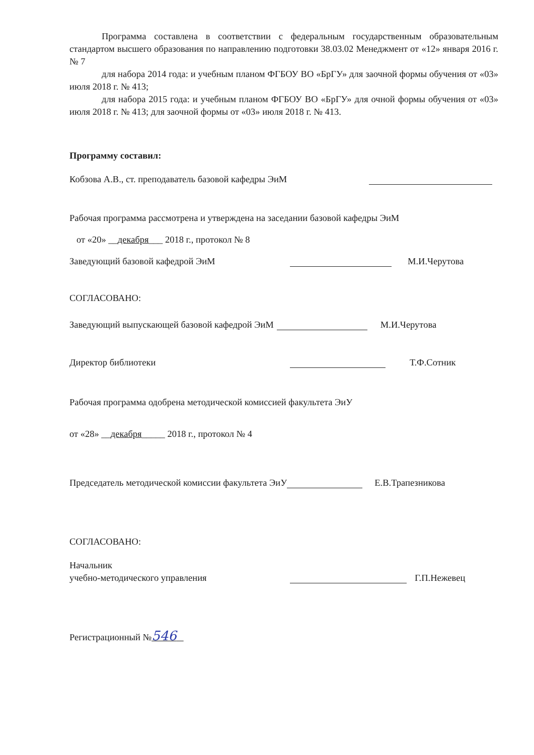Программа составлена в соответствии с федеральным государственным образовательным стандартом высшего образования по направлению подготовки 38.03.02 Менеджмент от «12» января 2016 г. № 7
для набора 2014 года: и учебным планом ФГБОУ ВО «БрГУ» для заочной формы обучения от «03» июля 2018 г. № 413;
для набора 2015 года: и учебным планом ФГБОУ ВО «БрГУ» для очной формы обучения от «03» июля 2018 г. № 413; для заочной формы от «03» июля 2018 г. № 413.
Программу составил:
Кобзова А.В., ст. преподаватель базовой кафедры ЭиМ
Рабочая программа рассмотрена и утверждена на заседании базовой кафедры ЭиМ
от «20» __декабря___ 2018 г., протокол № 8
Заведующий базовой кафедрой ЭиМ М.И.Черутова
СОГЛАСОВАНО:
Заведующий выпускающей базовой кафедрой ЭиМ М.И.Черутова
Директор библиотеки Т.Ф.Сотник
Рабочая программа одобрена методической комиссией факультета ЭиУ
от «28» __декабря_____ 2018 г., протокол № 4
Председатель методической комиссии факультета ЭиУ Е.В.Трапезникова
СОГЛАСОВАНО:
Начальник
учебно-методического управления Г.П.Нежевец
Регистрационный №546